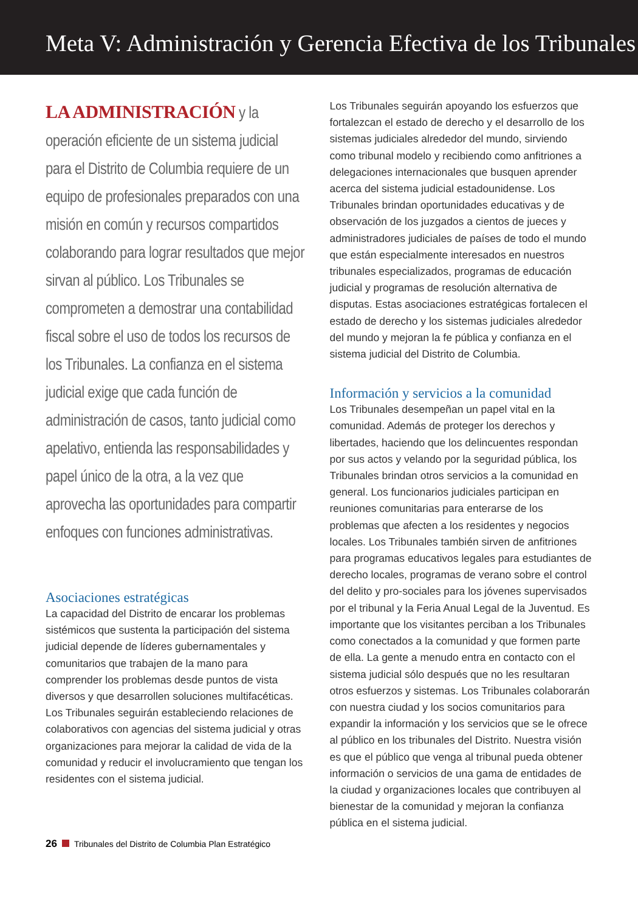Meta V: Administración y Gerencia Efectiva de los Tribunales
LA ADMINISTRACIÓN y la operación eficiente de un sistema judicial para el Distrito de Columbia requiere de un equipo de profesionales preparados con una misión en común y recursos compartidos colaborando para lograr resultados que mejor sirvan al público. Los Tribunales se comprometen a demostrar una contabilidad fiscal sobre el uso de todos los recursos de los Tribunales. La confianza en el sistema judicial exige que cada función de administración de casos, tanto judicial como apelativo, entienda las responsabilidades y papel único de la otra, a la vez que aprovecha las oportunidades para compartir enfoques con funciones administrativas.
Asociaciones estratégicas
La capacidad del Distrito de encarar los problemas sistémicos que sustenta la participación del sistema judicial depende de líderes gubernamentales y comunitarios que trabajen de la mano para comprender los problemas desde puntos de vista diversos y que desarrollen soluciones multifacéticas. Los Tribunales seguirán estableciendo relaciones de colaborativos con agencias del sistema judicial y otras organizaciones para mejorar la calidad de vida de la comunidad y reducir el involucramiento que tengan los residentes con el sistema judicial.
Los Tribunales seguirán apoyando los esfuerzos que fortalezcan el estado de derecho y el desarrollo de los sistemas judiciales alrededor del mundo, sirviendo como tribunal modelo y recibiendo como anfitriones a delegaciones internacionales que busquen aprender acerca del sistema judicial estadounidense. Los Tribunales brindan oportunidades educativas y de observación de los juzgados a cientos de jueces y administradores judiciales de países de todo el mundo que están especialmente interesados en nuestros tribunales especializados, programas de educación judicial y programas de resolución alternativa de disputas. Estas asociaciones estratégicas fortalecen el estado de derecho y los sistemas judiciales alrededor del mundo y mejoran la fe pública y confianza en el sistema judicial del Distrito de Columbia.
Información y servicios a la comunidad
Los Tribunales desempeñan un papel vital en la comunidad. Además de proteger los derechos y libertades, haciendo que los delincuentes respondan por sus actos y velando por la seguridad pública, los Tribunales brindan otros servicios a la comunidad en general. Los funcionarios judiciales participan en reuniones comunitarias para enterarse de los problemas que afecten a los residentes y negocios locales. Los Tribunales también sirven de anfitriones para programas educativos legales para estudiantes de derecho locales, programas de verano sobre el control del delito y pro-sociales para los jóvenes supervisados por el tribunal y la Feria Anual Legal de la Juventud. Es importante que los visitantes perciban a los Tribunales como conectados a la comunidad y que formen parte de ella. La gente a menudo entra en contacto con el sistema judicial sólo después que no les resultaran otros esfuerzos y sistemas. Los Tribunales colaborarán con nuestra ciudad y los socios comunitarios para expandir la información y los servicios que se le ofrece al público en los tribunales del Distrito. Nuestra visión es que el público que venga al tribunal pueda obtener información o servicios de una gama de entidades de la ciudad y organizaciones locales que contribuyen al bienestar de la comunidad y mejoran la confianza pública en el sistema judicial.
26 Tribunales del Distrito de Columbia Plan Estratégico